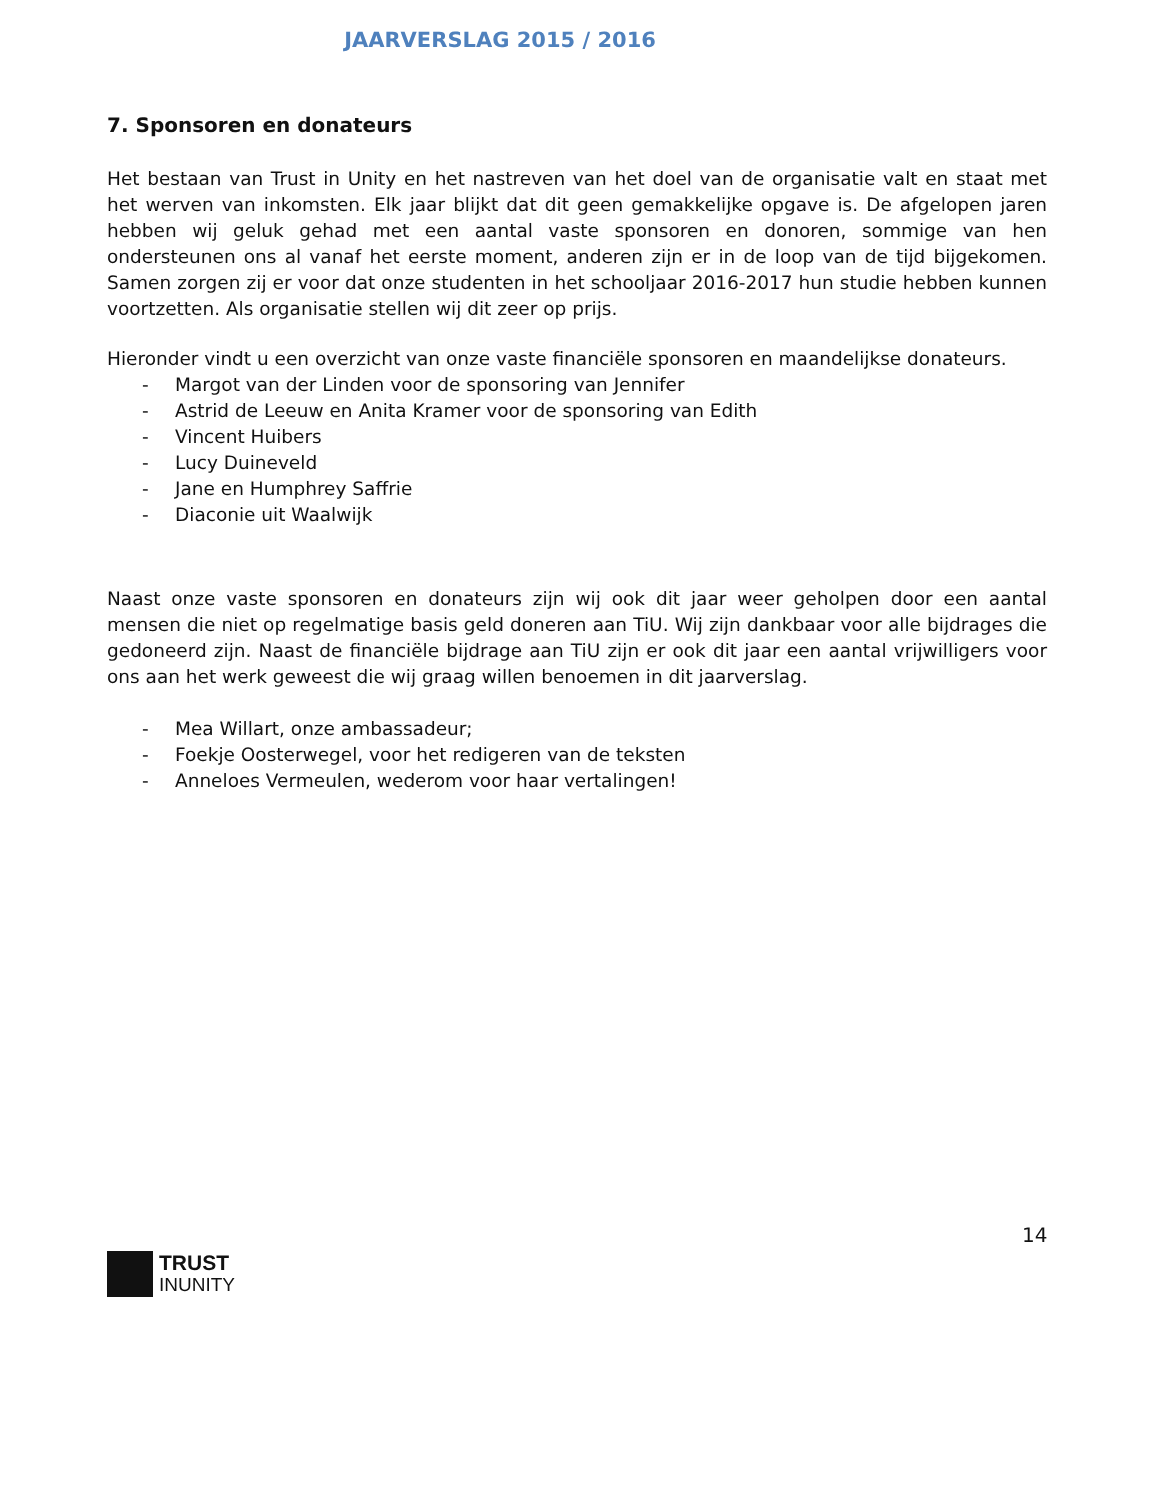JAARVERSLAG 2015 / 2016
7. Sponsoren en donateurs
Het bestaan van Trust in Unity en het nastreven van het doel van de organisatie valt en staat met het werven van inkomsten. Elk jaar blijkt dat dit geen gemakkelijke opgave is. De afgelopen jaren hebben wij geluk gehad met een aantal vaste sponsoren en donoren, sommige van hen ondersteunen ons al vanaf het eerste moment, anderen zijn er in de loop van de tijd bijgekomen. Samen zorgen zij er voor dat onze studenten in het schooljaar 2016-2017 hun studie hebben kunnen voortzetten. Als organisatie stellen wij dit zeer op prijs.
Hieronder vindt u een overzicht van onze vaste financiële sponsoren en maandelijkse donateurs.
- Margot van der Linden voor de sponsoring van Jennifer
- Astrid de Leeuw en Anita Kramer voor de sponsoring van Edith
- Vincent Huibers
- Lucy Duineveld
- Jane en Humphrey Saffrie
- Diaconie uit Waalwijk
Naast onze vaste sponsoren en donateurs zijn wij ook dit jaar weer geholpen door een aantal mensen die niet op regelmatige basis geld doneren aan TiU. Wij zijn dankbaar voor alle bijdrages die gedoneerd zijn. Naast de financiële bijdrage aan TiU zijn er ook dit jaar een aantal vrijwilligers voor ons aan het werk geweest die wij graag willen benoemen in dit jaarverslag.
- Mea Willart, onze ambassadeur;
- Foekje Oosterwegel, voor het redigeren van de teksten
- Anneloes Vermeulen, wederom voor haar vertalingen!
14
TRUST
INUNITY